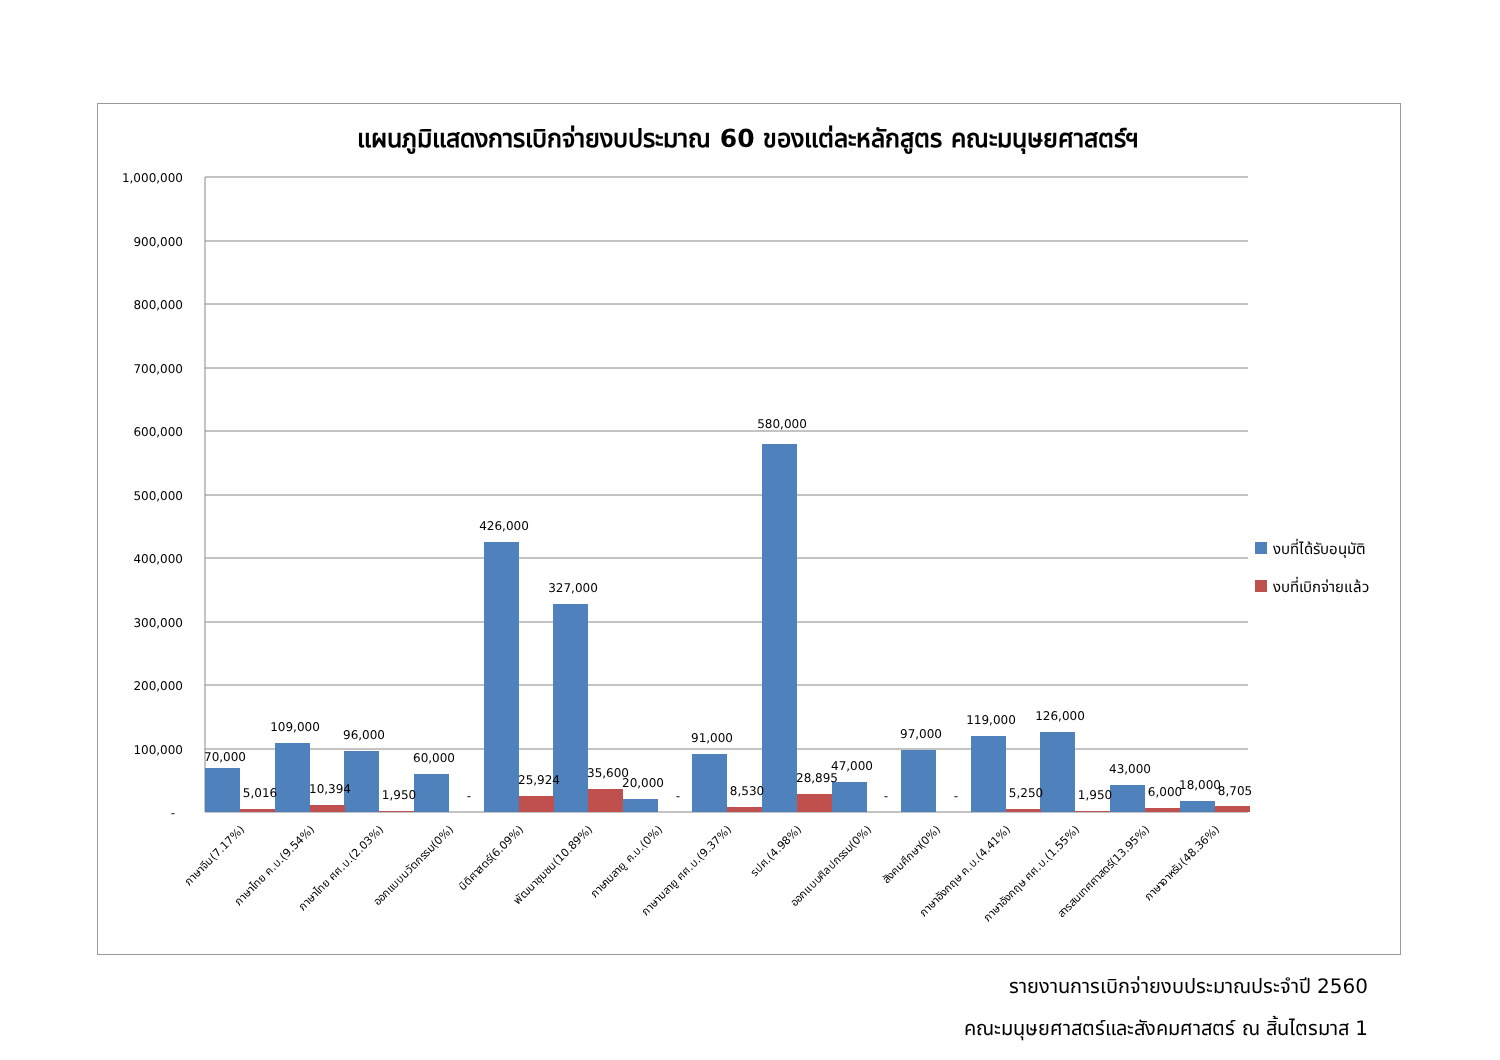แผนภูมิแสดงการเบิกจ่ายงบประมาณ 60 ของแต่ละหลักสูตร คณะมนุษยศาสตร์ฯ
1,000,000
900,000
800,000
700,000
600,000
500,000
400,000
300,000
200,000
100,000
-
70,000
5,016
109,000
10,394
96,000
1,950
60,000
-
426,000
25,924
327,000
35,600
20,000
-
91,000
8,530
580,000
28,895
47,000
-
97,000
-
119,000
5,250
126,000
1,950
43,000
6,000
18,000
8,705
ภาษาจีน(7.17%)
ภาษาไทย ค.บ.(9.54%)
ภาษาไทย ศศ.บ.(2.03%)
ออกแบบนวัตกรรม(0%)
นิติศาสตร์(6.09%)
พัฒนาชุมชน(10.89%)
ภาษามลายู ค.บ.(0%)
ภาษามลายู ศศ.บ.(9.37%)
รปศ.(4.98%)
ออกแบบศิลปกรรม(0%)
สังคมศึกษา(0%)
ภาษาอังกฤษ ค.บ.(4.41%)
ภาษาอังกฤษ ศศ.บ.(1.55%)
สารสนเทศศาสตร์(13.95%)
ภาษาอาหรับ(48.36%)
งบที่ได้รับอนุมัติ
งบที่เบิกจ่ายแล้ว
รายงานการเบิกจ่ายงบประมาณประจำปี 2560
คณะมนุษยศาสตร์และสังคมศาสตร์ ณ สิ้นไตรมาส 1